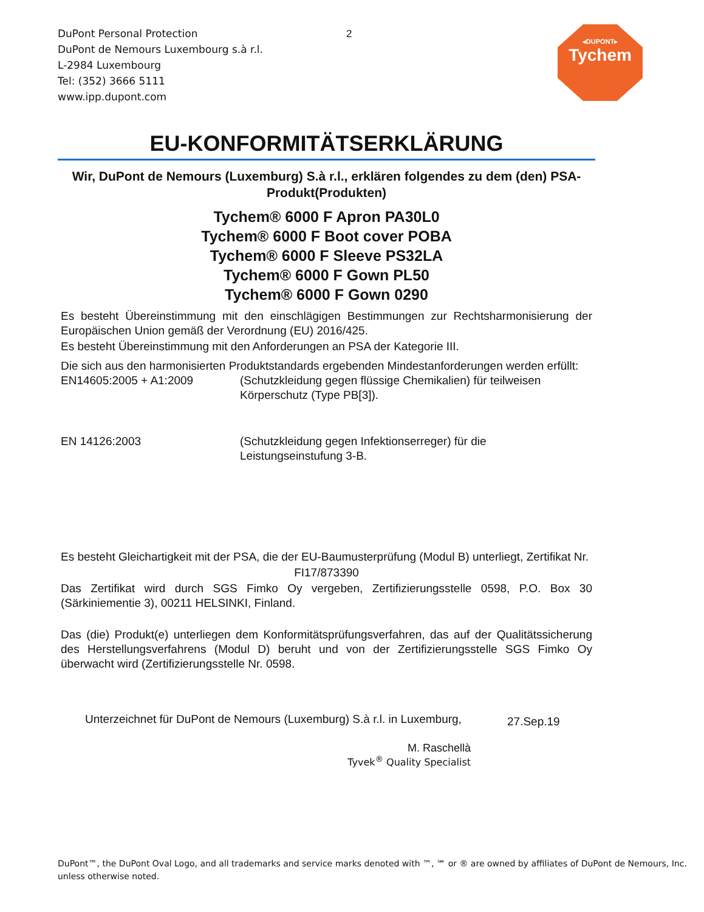DuPont Personal Protection
DuPont de Nemours Luxembourg s.à r.l.
L-2984 Luxembourg
Tel: (352) 3666 5111
www.ipp.dupont.com
2
◂DUPONT▸
Tychem
EU-KONFORMITÄTSERKLÄRUNG
Wir, DuPont de Nemours (Luxemburg) S.à r.l., erklären folgendes zu dem (den) PSA-Produkt(Produkten)
Tychem® 6000 F Apron PA30L0
Tychem® 6000 F Boot cover POBA
Tychem® 6000 F Sleeve PS32LA
Tychem® 6000 F Gown PL50
Tychem® 6000 F Gown 0290
Es besteht Übereinstimmung mit den einschlägigen Bestimmungen zur Rechtsharmonisierung der Europäischen Union gemäß der Verordnung (EU) 2016/425.
Es besteht Übereinstimmung mit den Anforderungen an PSA der Kategorie III.
Die sich aus den harmonisierten Produktstandards ergebenden Mindestanforderungen werden erfüllt:
EN14605:2005 + A1:2009 (Schutzkleidung gegen flüssige Chemikalien) für teilweisen
Körperschutz (Type PB[3]).
EN 14126:2003 (Schutzkleidung gegen Infektionserreger) für die
Leistungseinstufung 3-B.
Es besteht Gleichartigkeit mit der PSA, die der EU-Baumusterprüfung (Modul B) unterliegt, Zertifikat Nr.
FI17/873390
Das Zertifikat wird durch SGS Fimko Oy vergeben, Zertifizierungsstelle 0598, P.O. Box 30 (Särkiniementie 3), 00211 HELSINKI, Finland.
Das (die) Produkt(e) unterliegen dem Konformitätsprüfungsverfahren, das auf der Qualitätssicherung des Herstellungsverfahrens (Modul D) beruht und von der Zertifizierungsstelle SGS Fimko Oy überwacht wird (Zertifizierungsstelle Nr. 0598.
Unterzeichnet für DuPont de Nemours (Luxemburg) S.à r.l. in Luxemburg,
27.Sep.19
M. Raschellà
Tyvek<sup>®</sup> Quality Specialist
DuPont™, the DuPont Oval Logo, and all trademarks and service marks denoted with ™, ℠ or ® are owned by affiliates of DuPont de Nemours, Inc.
unless otherwise noted.